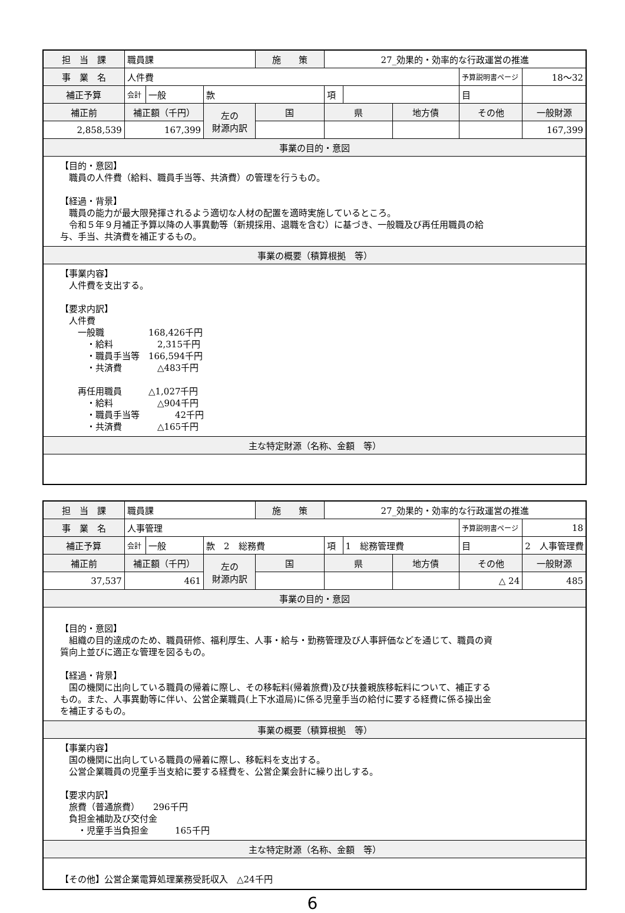| 担 当 課 | 職員課 | | | 施 策 | 27_効果的・効率的な行政運営の推進 | | | | |
| 事 業 名 | 人件費 | | | | | | | 予算説明書ページ | 18～32 |
| 補正予算 | 会計 | 一般 | 款 | | 項 | | | 目 | |
| 補正前 | 補正額（千円） | | 左の 財源内訳 | 国 | 県 | | 地方債 | その他 | 一般財源 |
| 2,858,539 | 167,399 | | | | | | | | 167,399 |
| 事業の目的・意図 | | | | | | | | | |
| 【目的・意図】 職員の人件費（給料、職員手当等、共済費）の管理を行うもの。 【経過・背景】 職員の能力が最大限発揮されるよう適切な人材の配置を適時実施しているところ。 令和５年９月補正予算以降の人事異動等（新規採用、退職を含む）に基づき、一般職及び再任用職員の給 与、手当、共済費を補正するもの。 | | | | | | | | | |
| 事業の概要（積算根拠 等） | | | | | | | | | |
| 【事業内容】 人件費を支出する。 【要求内訳】 人件費 一般職 168,426千円 ・給料 2,315千円 ・職員手当等 166,594千円 ・共済費 △483千円 再任用職員 △1,027千円 ・給料 △904千円 ・職員手当等 42千円 ・共済費 △165千円 | | | | | | | | | |
| 主な特定財源（名称、金額 等） | | | | | | | | | |
| 担 当 課 | 職員課 | | | 施 策 | 27_効果的・効率的な行政運営の推進 | | | | |
| 事 業 名 | 人事管理 | | | | | | | 予算説明書ページ | 18 |
| 補正予算 | 会計 | 一般 | 款 2 総務費 | | 項 | 1 総務管理費 | | 目 | 2 人事管理費 |
| 補正前 | 補正額（千円） | | 左の 財源内訳 | 国 | 県 | | 地方債 | その他 | 一般財源 |
| 37,537 | 461 | | | | | | | △ 24 | 485 |
| 事業の目的・意図 | | | | | | | | | |
| 【目的・意図】 組織の目的達成のため、職員研修、福利厚生、人事・給与・勤務管理及び人事評価などを通じて、職員の資 質向上並びに適正な管理を図るもの。 【経過・背景】 国の機関に出向している職員の帰着に際し、その移転料(帰着旅費)及び扶養親族移転料について、補正する もの。また、人事異動等に伴い、公営企業職員(上下水道局)に係る児童手当の給付に要する経費に係る操出金 を補正するもの。 | | | | | | | | | |
| 事業の概要（積算根拠 等） | | | | | | | | | |
| 【事業内容】 国の機関に出向している職員の帰着に際し、移転料を支出する。 公営企業職員の児童手当支給に要する経費を、公営企業会計に繰り出しする。 【要求内訳】 旅費（普通旅費） 296千円 負担金補助及び交付金 ・児童手当負担金 165千円 | | | | | | | | | |
| 主な特定財源（名称、金額 等） | | | | | | | | | |
| 【その他】公営企業電算処理業務受託収入 △24千円 | | | | | | | | | |
6